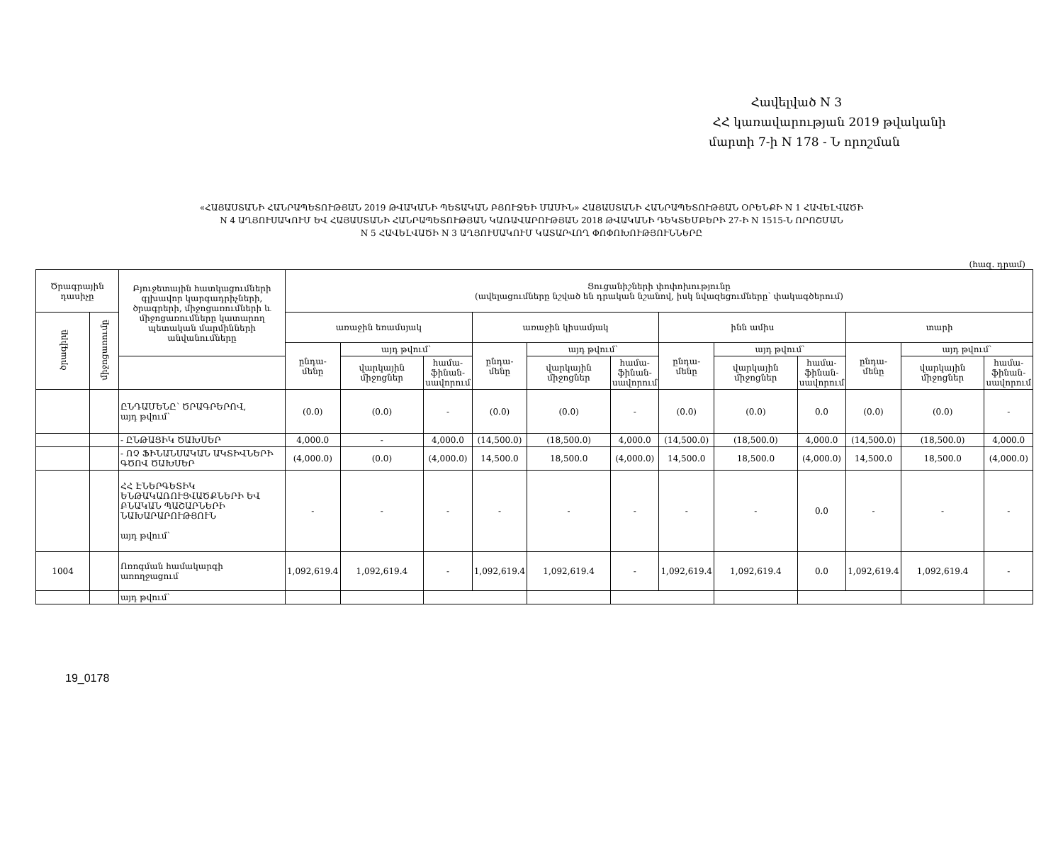Հավելված N 3
ՀՀ կառավարության 2019 թվականի
մարտի 7-ի N 178 - Ն որոշման
«ՀԱՅԱՍՏԱՆԻ ՀԱՆՐԱՊԵՏՈՒԹՅԱՆ 2019 ԹՎԱԿԱՆԻ ՊԵՏԱԿԱՆ ԲՅՈՒՋԵԻ ՄԱՍԻՆ» ՀԱՅԱՍՏԱՆԻ ՀԱՆՐԱՊԵՏՈՒԹՅԱՆ ՕՐԵՆՔԻ N 1 ՀԱՎԵԼՎԱԾԻ
N 4 ԱՂՅՈՒՍԱԿՈՒՄ ԵՎ ՀԱՅԱՍՏԱՆԻ ՀԱՆՐԱՊԵՏՈՒԹՅԱՆ ԿԱՌԱՎԱՐՈՒԹՅԱՆ 2018 ԹՎԱԿԱՆԻ ԴԵԿՏԵՄԲԵՐԻ 27-Ի N 1515-Ն ՈՐՈՇՄԱՆ
N 5 ՀԱՎԵԼՎԱԾԻ N 3 ԱՂՅՈՒՍԱԿՈՒՄ ԿԱՏԱՐՎՈՂ ՓՈՓՈԽՈՒԹՅՈՒՆՆԵՐԸ
(հազ. դրամ)
| Ծրագրային դասիչը | | Բյուջետային հատկացումների գլխավոր կարգադրիչների, ծրագրերի, միջոցառումների և միջոցառումները կատարող պետական մարմինների անվանումները | Ցուցանիշների փոփոխությունը (ավելացումները նշված են դրական նշանով, իսկ նվազեցումները՝ փակագծերում) | | | | | | | | | | | |
| --- | --- | --- | --- | --- | --- | --- | --- | --- | --- | --- | --- | --- | --- | --- |
| ծրագիրը | միջոցառումը | | առաջին եռամսյակ | | | առաջին կիսամյակ | | | ինն ամիս | | | տարի | | |
| | | | ընդա- մենը | այդ թվում՝ | | ընդա- մենը | այդ թվում՝ | | ընդա- մենը | այդ թվում՝ | | ընդա- մենը | այդ թվում՝ | |
| | | | | վարկային միջոցներ | համա- ֆինան- սավորում | | վարկային միջոցներ | համա- ֆինան- սավորում | | վարկային միջոցներ | համա- ֆինան- սավորում | | վարկային միջոցներ | համա- ֆինան- սավորում |
| | | ԸՆԴԱՄԵՆԸ՝ ԾՐԱԳՐԵՐՈՎ, այդ թվում՝ | (0.0) | (0.0) | - | (0.0) | (0.0) | - | (0.0) | (0.0) | 0.0 | (0.0) | (0.0) | - |
| | | - ԸՆԹԱՑԻԿ ԾԱԽՍԵՐ | 4,000.0 | - | 4,000.0 | (14,500.0) | (18,500.0) | 4,000.0 | (14,500.0) | (18,500.0) | 4,000.0 | (14,500.0) | (18,500.0) | 4,000.0 |
| | | - ՈՉ ՖԻՆԱՆՍԱԿԱՆ ԱԿՏԻՎՆԵՐԻ ԳԾՈՎ ԾԱԽՍԵՐ | (4,000.0) | (0.0) | (4,000.0) | 14,500.0 | 18,500.0 | (4,000.0) | 14,500.0 | 18,500.0 | (4,000.0) | 14,500.0 | 18,500.0 | (4,000.0) |
| | | ՀՀ ԷՆԵՐԳԵՏԻԿ ԵՆԹԱԿԱՌՈՒՑՎԱԾՔՆԵՐԻ ԵՎ ԲՆԱԿԱՆ ՊԱՇԱՐՆԵՐԻ ՆԱԽԱՐԱՐՈՒԹՅՈՒՆ այդ թվում՝ | - | - | - | - | - | - | - | - | 0.0 | - | - | - |
| 1004 | | Ոռոգման համակարգի առողջացում | 1,092,619.4 | 1,092,619.4 | - | 1,092,619.4 | 1,092,619.4 | - | 1,092,619.4 | 1,092,619.4 | 0.0 | 1,092,619.4 | 1,092,619.4 | - |
| | | այդ թվում՝ | | | | | | | | | | | | |
19_0178